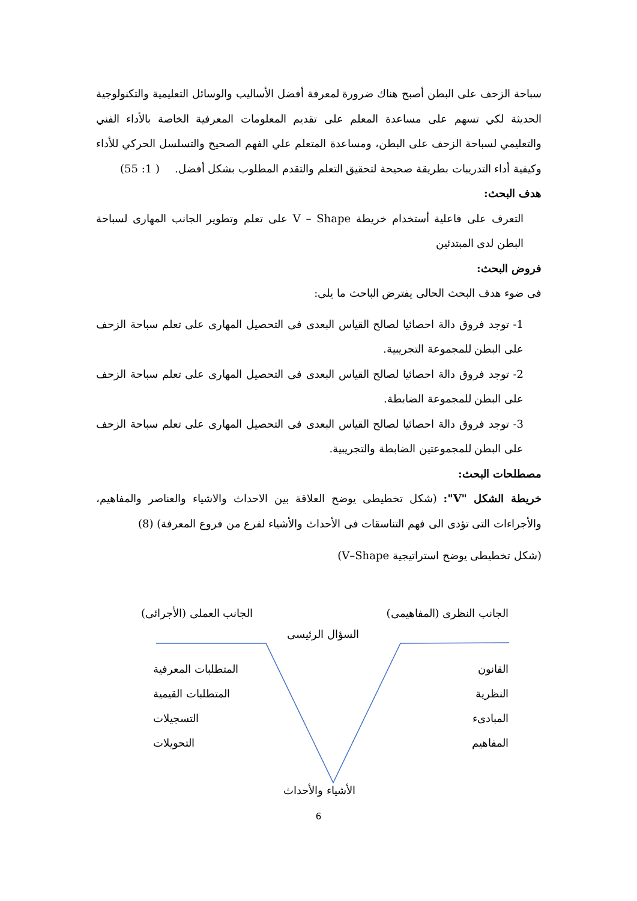سباحة الزحف على البطن أصبح هناك ضرورة لمعرفة أفضل الأساليب والوسائل التعليمية والتكنولوجية الحديثة لكي تسهم على مساعدة المعلم على تقديم المعلومات المعرفية الخاصة بالأداء الفني والتعليمي لسباحة الزحف على البطن، ومساعدة المتعلم علي الفهم الصحيح والتسلسل الحركي للأداء وكيفية أداء التدريبات بطريقة صحيحة لتحقيق التعلم والتقدم المطلوب بشكل أفضل. ( 1: 55)
هدف البحث:
التعرف على فاعلية أستخدام خريطة V – Shape على تعلم وتطوير الجانب المهارى لسباحة البطن لدى المبتدئين
فروض البحث:
فى ضوء هدف البحث الحالى يفترض الباحث ما يلى:
1- توجد فروق دالة احصائيا لصالح القياس البعدى فى التحصيل المهارى على تعلم سباحة الزحف على البطن للمجموعة التجريبية.
2- توجد فروق دالة احصائيا لصالح القياس البعدى فى التحصيل المهارى على تعلم سباحة الزحف على البطن للمجموعة الضابطة.
3- توجد فروق دالة احصائيا لصالح القياس البعدى فى التحصيل المهارى على تعلم سباحة الزحف على البطن للمجموعتين الضابطة والتجريبية.
مصطلحات البحث:
خريطة الشكل "V": (شكل تخطيطى يوضح العلاقة بين الاحداث والاشياء والعناصر والمفاهيم، والأجراءات التى تؤدى الى فهم التناسقات فى الأحداث والأشياء لفرع من فروع المعرفة) (8)
(شكل تخطيطى يوضح استراتيجية V–Shape)
الجانب النظرى (المفاهيمى) الجانب العملى (الأجرائى)
السؤال الرئيسى
القانون
النظرية
المبادىء
المفاهيم
المتطلبات المعرفية
المتطلبات القيمية
التسجيلات
التحويلات
الأشياء والأحداث
6